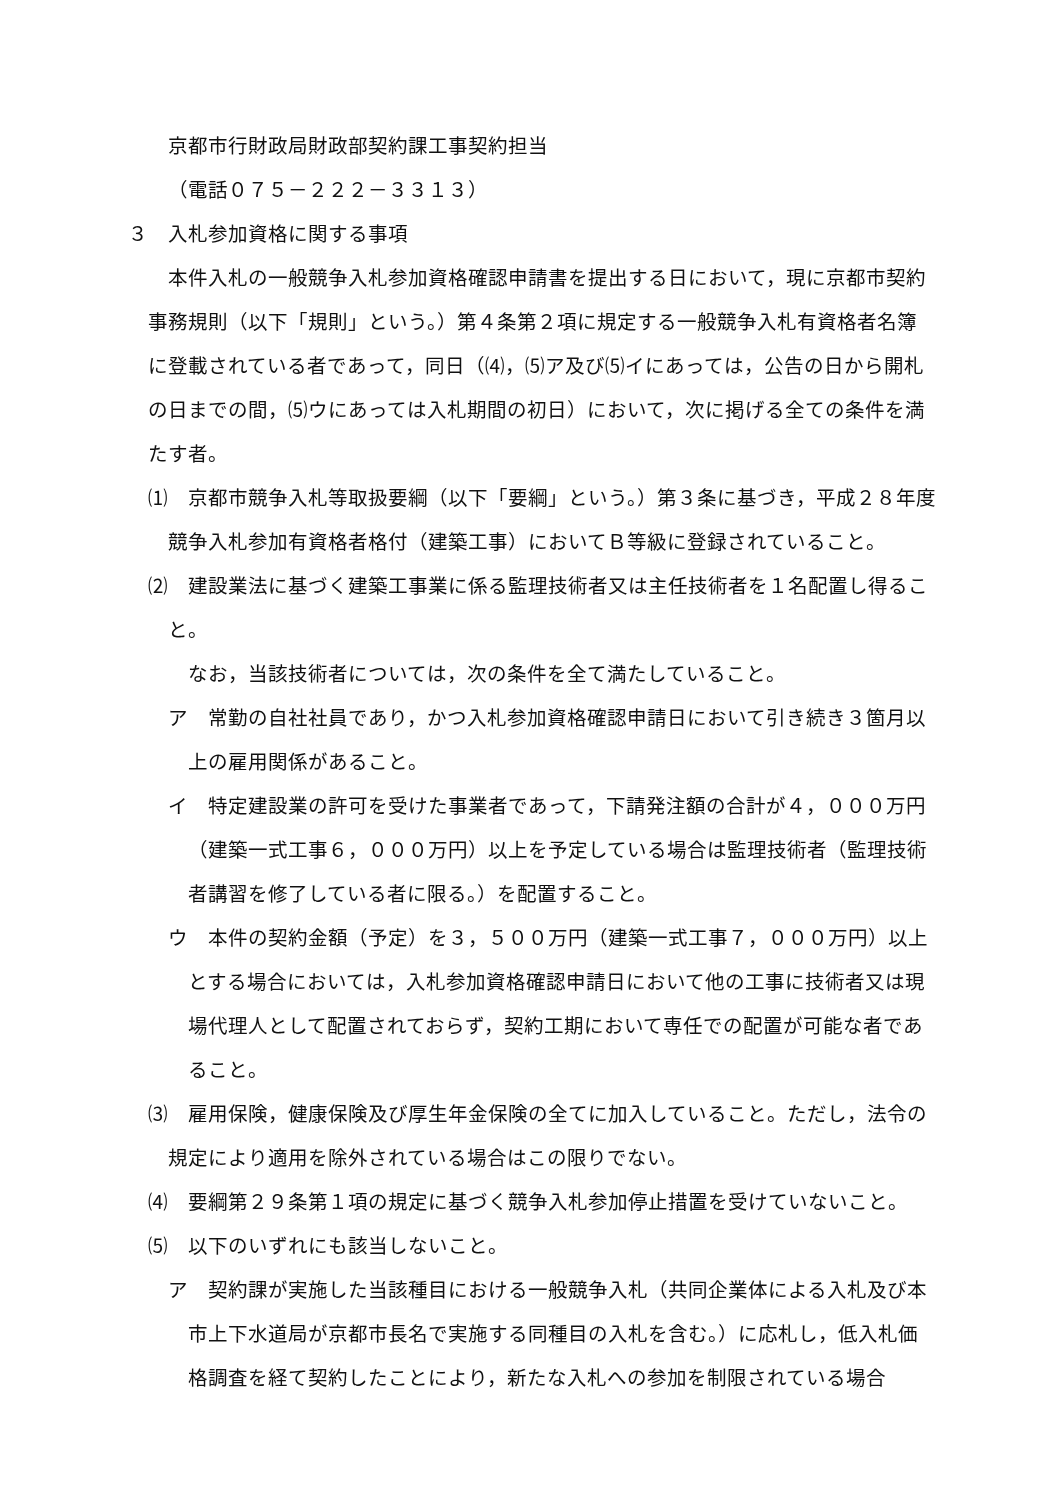京都市行財政局財政部契約課工事契約担当
（電話０７５－２２２－３３１３）
３　入札参加資格に関する事項
本件入札の一般競争入札参加資格確認申請書を提出する日において，現に京都市契約事務規則（以下「規則」という。）第４条第２項に規定する一般競争入札有資格者名簿に登載されている者であって，同日（⑷，⑸ア及び⑸イにあっては，公告の日から開札の日までの間，⑸ウにあっては入札期間の初日）において，次に掲げる全ての条件を満たす者。
⑴　京都市競争入札等取扱要綱（以下「要綱」という。）第３条に基づき，平成２８年度競争入札参加有資格者格付（建築工事）においてＢ等級に登録されていること。
⑵　建設業法に基づく建築工事業に係る監理技術者又は主任技術者を１名配置し得ること。
なお，当該技術者については，次の条件を全て満たしていること。
ア　常勤の自社社員であり，かつ入札参加資格確認申請日において引き続き３箇月以上の雇用関係があること。
イ　特定建設業の許可を受けた事業者であって，下請発注額の合計が４，０００万円（建築一式工事６，０００万円）以上を予定している場合は監理技術者（監理技術者講習を修了している者に限る。）を配置すること。
ウ　本件の契約金額（予定）を３，５００万円（建築一式工事７，０００万円）以上とする場合においては，入札参加資格確認申請日において他の工事に技術者又は現場代理人として配置されておらず，契約工期において専任での配置が可能な者であること。
⑶　雇用保険，健康保険及び厚生年金保険の全てに加入していること。ただし，法令の規定により適用を除外されている場合はこの限りでない。
⑷　要綱第２９条第１項の規定に基づく競争入札参加停止措置を受けていないこと。
⑸　以下のいずれにも該当しないこと。
ア　契約課が実施した当該種目における一般競争入札（共同企業体による入札及び本市上下水道局が京都市長名で実施する同種目の入札を含む。）に応札し，低入札価格調査を経て契約したことにより，新たな入札への参加を制限されている場合